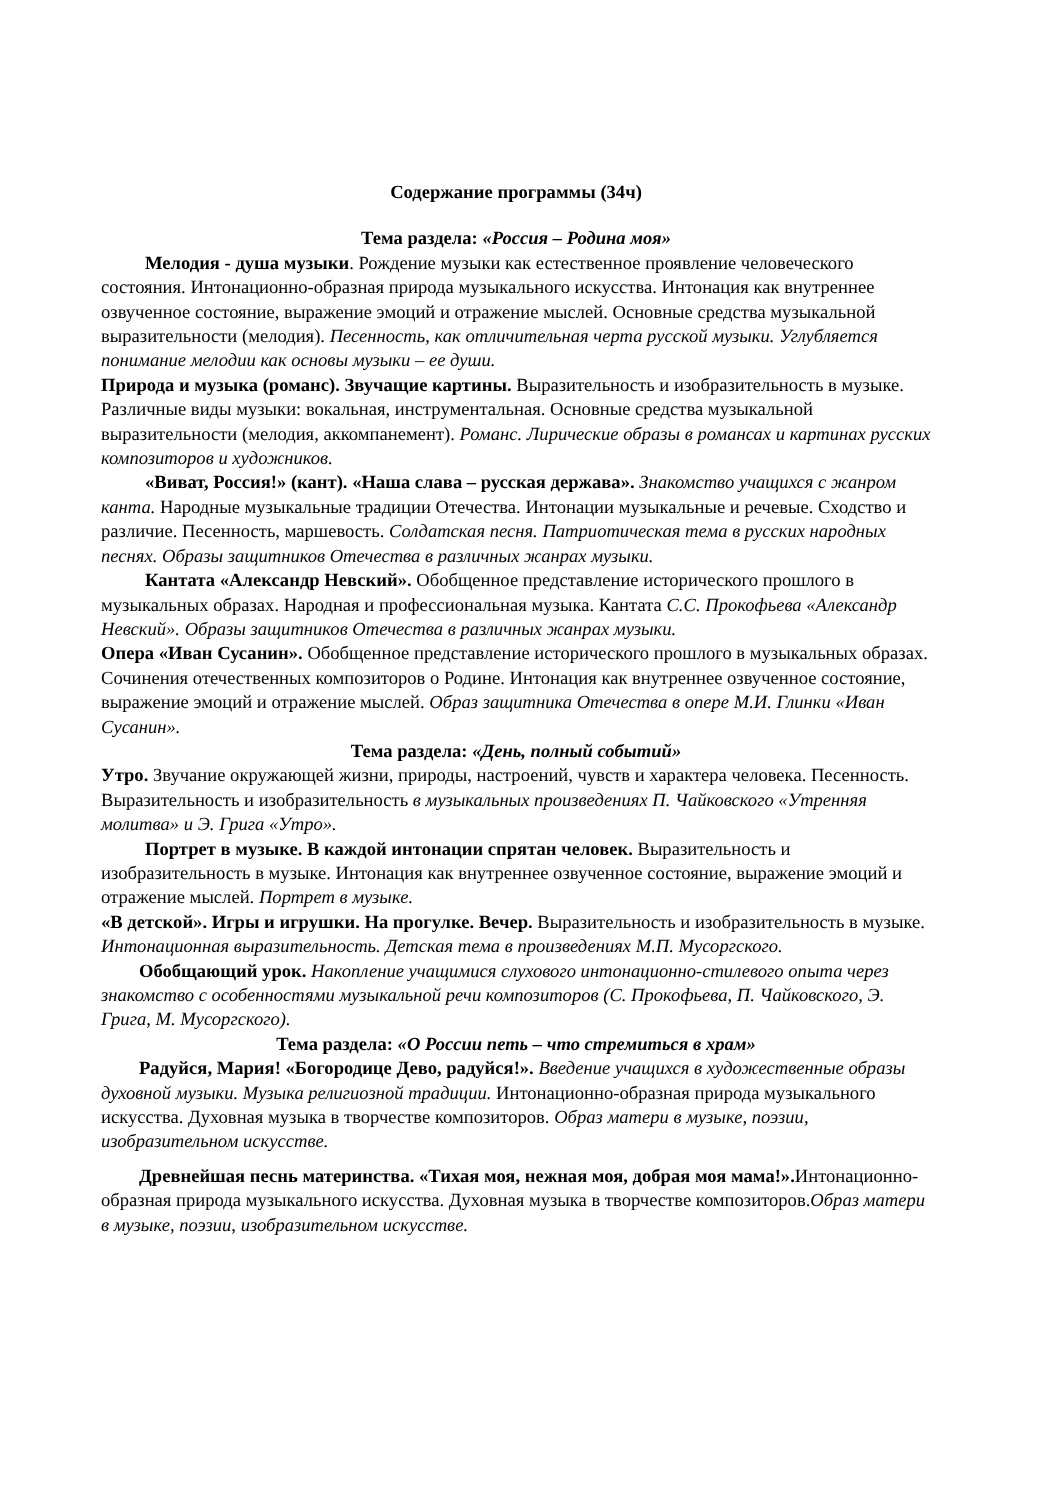Содержание программы (34ч)
Тема раздела: «Россия – Родина моя»
Мелодия - душа музыки. Рождение музыки как естественное проявление человеческого состояния. Интонационно-образная природа музыкального искусства. Интонация как внутреннее озвученное состояние, выражение эмоций и отражение мыслей. Основные средства музыкальной выразительности (мелодия). Песенность, как отличительная черта русской музыки. Углубляется понимание мелодии как основы музыки – ее души.
Природа и музыка (романс). Звучащие картины. Выразительность и изобразительность в музыке. Различные виды музыки: вокальная, инструментальная. Основные средства музыкальной выразительности (мелодия, аккомпанемент). Романс. Лирические образы в романсах и картинах русских композиторов и художников.
«Виват, Россия!» (кант). «Наша слава – русская держава». Знакомство учащихся с жанром канта. Народные музыкальные традиции Отечества. Интонации музыкальные и речевые. Сходство и различие. Песенность, маршевость. Солдатская песня. Патриотическая тема в русских народных песнях. Образы защитников Отечества в различных жанрах музыки.
Кантата «Александр Невский». Обобщенное представление исторического прошлого в музыкальных образах. Народная и профессиональная музыка. Кантата С.С. Прокофьева «Александр Невский». Образы защитников Отечества в различных жанрах музыки.
Опера «Иван Сусанин». Обобщенное представление исторического прошлого в музыкальных образах. Сочинения отечественных композиторов о Родине. Интонация как внутреннее озвученное состояние, выражение эмоций и отражение мыслей. Образ защитника Отечества в опере М.И. Глинки «Иван Сусанин».
Тема раздела: «День, полный событий»
Утро. Звучание окружающей жизни, природы, настроений, чувств и характера человека. Песенность. Выразительность и изобразительность в музыкальных произведениях П. Чайковского «Утренняя молитва» и Э. Грига «Утро».
Портрет в музыке. В каждой интонации спрятан человек. Выразительность и изобразительность в музыке. Интонация как внутреннее озвученное состояние, выражение эмоций и отражение мыслей. Портрет в музыке.
«В детской». Игры и игрушки. На прогулке. Вечер. Выразительность и изобразительность в музыке. Интонационная выразительность. Детская тема в произведениях М.П. Мусоргского.
Обобщающий урок. Накопление учащимися слухового интонационно-стилевого опыта через знакомство с особенностями музыкальной речи композиторов (С. Прокофьева, П. Чайковского, Э. Грига, М. Мусоргского).
Тема раздела: «О России петь – что стремиться в храм»
Радуйся, Мария! «Богородице Дево, радуйся!». Введение учащихся в художественные образы духовной музыки. Музыка религиозной традиции. Интонационно-образная природа музыкального искусства. Духовная музыка в творчестве композиторов. Образ матери в музыке, поэзии, изобразительном искусстве.
Древнейшая песнь материнства. «Тихая моя, нежная моя, добрая моя мама!». Интонационно-образная природа музыкального искусства. Духовная музыка в творчестве композиторов.Образ матери в музыке, поэзии, изобразительном искусстве.